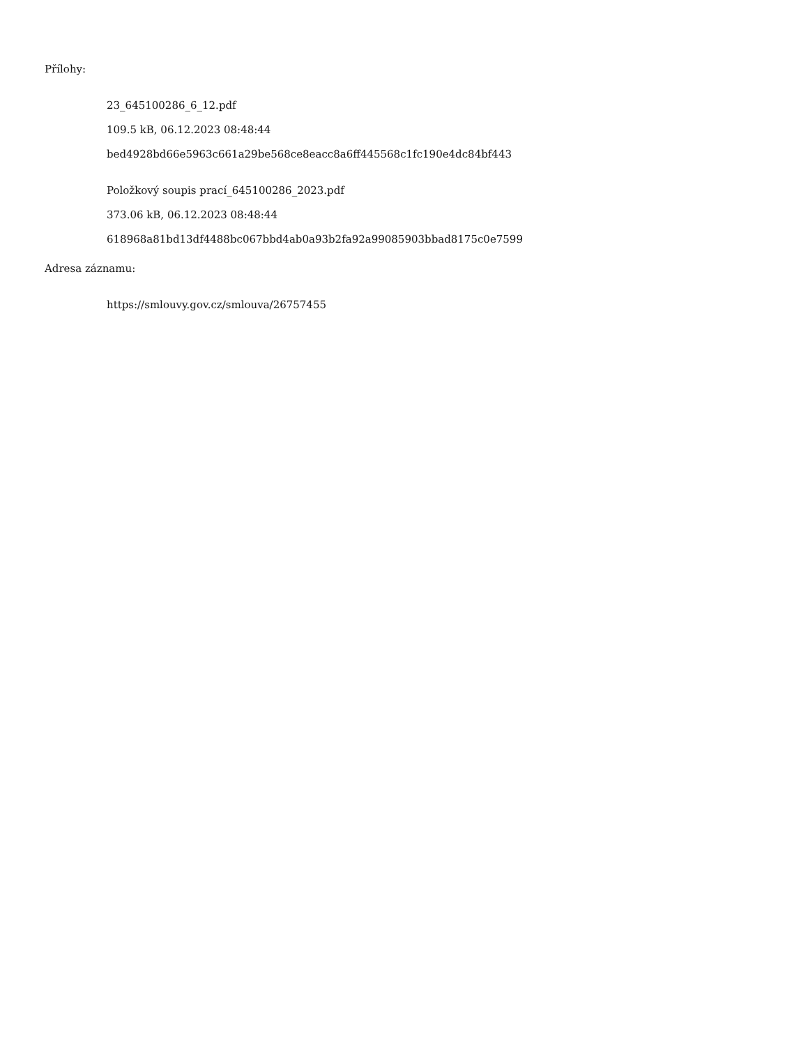Přílohy:
23_645100286_6_12.pdf
109.5 kB, 06.12.2023 08:48:44
bed4928bd66e5963c661a29be568ce8eacc8a6ff445568c1fc190e4dc84bf443
Položkový soupis prací_645100286_2023.pdf
373.06 kB, 06.12.2023 08:48:44
618968a81bd13df4488bc067bbd4ab0a93b2fa92a99085903bbad8175c0e7599
Adresa záznamu:
https://smlouvy.gov.cz/smlouva/26757455